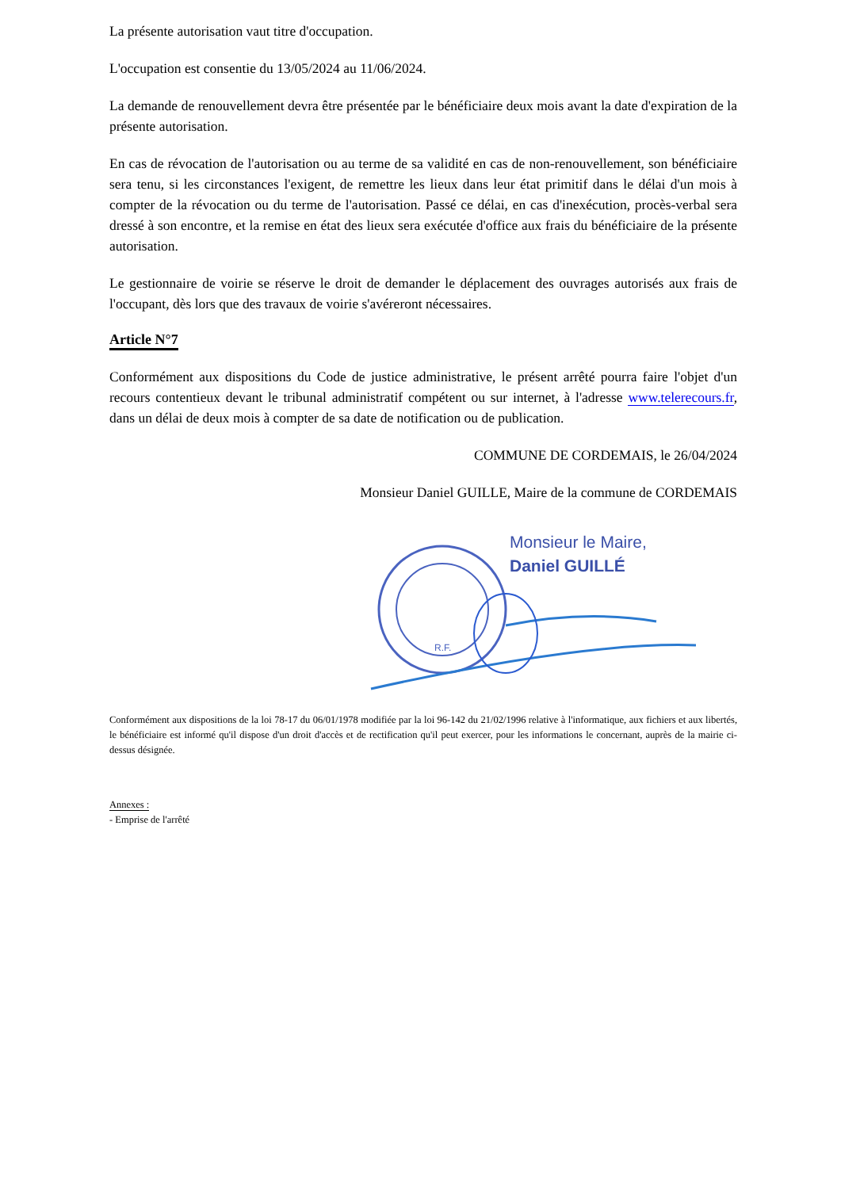La présente autorisation vaut titre d'occupation.
L'occupation est consentie du 13/05/2024 au 11/06/2024.
La demande de renouvellement devra être présentée par le bénéficiaire deux mois avant la date d'expiration de la présente autorisation.
En cas de révocation de l'autorisation ou au terme de sa validité en cas de non-renouvellement, son bénéficiaire sera tenu, si les circonstances l'exigent, de remettre les lieux dans leur état primitif dans le délai d'un mois à compter de la révocation ou du terme de l'autorisation. Passé ce délai, en cas d'inexécution, procès-verbal sera dressé à son encontre, et la remise en état des lieux sera exécutée d'office aux frais du bénéficiaire de la présente autorisation.
Le gestionnaire de voirie se réserve le droit de demander le déplacement des ouvrages autorisés aux frais de l'occupant, dès lors que des travaux de voirie s'avéreront nécessaires.
Article N°7
Conformément aux dispositions du Code de justice administrative, le présent arrêté pourra faire l'objet d'un recours contentieux devant le tribunal administratif compétent ou sur internet, à l'adresse www.telerecours.fr, dans un délai de deux mois à compter de sa date de notification ou de publication.
COMMUNE DE CORDEMAIS, le 26/04/2024
Monsieur Daniel GUILLE, Maire de la commune de CORDEMAIS
R.F.
Monsieur le Maire,
Daniel GUILLÉ
Conformément aux dispositions de la loi 78-17 du 06/01/1978 modifiée par la loi 96-142 du 21/02/1996 relative à l'informatique, aux fichiers et aux libertés, le bénéficiaire est informé qu'il dispose d'un droit d'accès et de rectification qu'il peut exercer, pour les informations le concernant, auprès de la mairie ci-dessus désignée.
Annexes :
- Emprise de l'arrêté